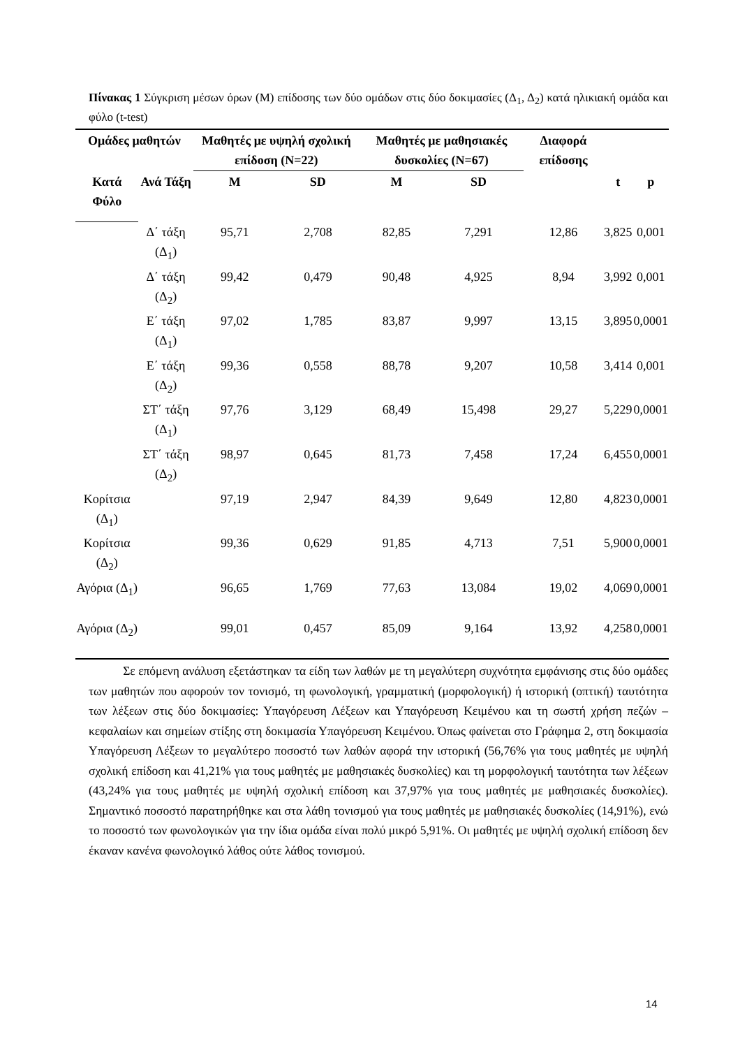Πίνακας 1 Σύγκριση μέσων όρων (Μ) επίδοσης των δύο ομάδων στις δύο δοκιμασίες (Δ<sub>1</sub>, Δ<sub>2</sub>) κατά ηλικιακή ομάδα και φύλο (t-test)
| Ομάδες μαθητών | | Μαθητές με υψηλή σχολική επίδοση (Ν=22) | | Μαθητές με μαθησιακές δυσκολίες (Ν=67) | | Διαφορά επίδοσης | | |
| --- | --- | --- | --- | --- | --- | --- | --- | --- |
| Κατά Φύλο | Ανά Τάξη | Μ | SD | Μ | SD | | t | p |
| | Δ΄ τάξη (Δ<sub>1</sub>) | 95,71 | 2,708 | 82,85 | 7,291 | 12,86 | 3,825 | 0,001 |
| | Δ΄ τάξη (Δ<sub>2</sub>) | 99,42 | 0,479 | 90,48 | 4,925 | 8,94 | 3,992 | 0,001 |
| | Ε΄ τάξη (Δ<sub>1</sub>) | 97,02 | 1,785 | 83,87 | 9,997 | 13,15 | 3,895 | 0,0001 |
| | Ε΄ τάξη (Δ<sub>2</sub>) | 99,36 | 0,558 | 88,78 | 9,207 | 10,58 | 3,414 | 0,001 |
| | ΣΤ΄ τάξη (Δ<sub>1</sub>) | 97,76 | 3,129 | 68,49 | 15,498 | 29,27 | 5,229 | 0,0001 |
| | ΣΤ΄ τάξη (Δ<sub>2</sub>) | 98,97 | 0,645 | 81,73 | 7,458 | 17,24 | 6,455 | 0,0001 |
| Κορίτσια (Δ<sub>1</sub>) | | 97,19 | 2,947 | 84,39 | 9,649 | 12,80 | 4,823 | 0,0001 |
| Κορίτσια (Δ<sub>2</sub>) | | 99,36 | 0,629 | 91,85 | 4,713 | 7,51 | 5,900 | 0,0001 |
| Αγόρια (Δ<sub>1</sub>) | | 96,65 | 1,769 | 77,63 | 13,084 | 19,02 | 4,069 | 0,0001 |
| Αγόρια (Δ<sub>2</sub>) | | 99,01 | 0,457 | 85,09 | 9,164 | 13,92 | 4,258 | 0,0001 |
Σε επόμενη ανάλυση εξετάστηκαν τα είδη των λαθών με τη μεγαλύτερη συχνότητα εμφάνισης στις δύο ομάδες των μαθητών που αφορούν τον τονισμό, τη φωνολογική, γραμματική (μορφολογική) ή ιστορική (οπτική) ταυτότητα των λέξεων στις δύο δοκιμασίες: Υπαγόρευση Λέξεων και Υπαγόρευση Κειμένου και τη σωστή χρήση πεζών – κεφαλαίων και σημείων στίξης στη δοκιμασία Υπαγόρευση Κειμένου. Όπως φαίνεται στο Γράφημα 2, στη δοκιμασία Υπαγόρευση Λέξεων το μεγαλύτερο ποσοστό των λαθών αφορά την ιστορική (56,76% για τους μαθητές με υψηλή σχολική επίδοση και 41,21% για τους μαθητές με μαθησιακές δυσκολίες) και τη μορφολογική ταυτότητα των λέξεων (43,24% για τους μαθητές με υψηλή σχολική επίδοση και 37,97% για τους μαθητές με μαθησιακές δυσκολίες). Σημαντικό ποσοστό παρατηρήθηκε και στα λάθη τονισμού για τους μαθητές με μαθησιακές δυσκολίες (14,91%), ενώ το ποσοστό των φωνολογικών για την ίδια ομάδα είναι πολύ μικρό 5,91%. Οι μαθητές με υψηλή σχολική επίδοση δεν έκαναν κανένα φωνολογικό λάθος ούτε λάθος τονισμού.
14